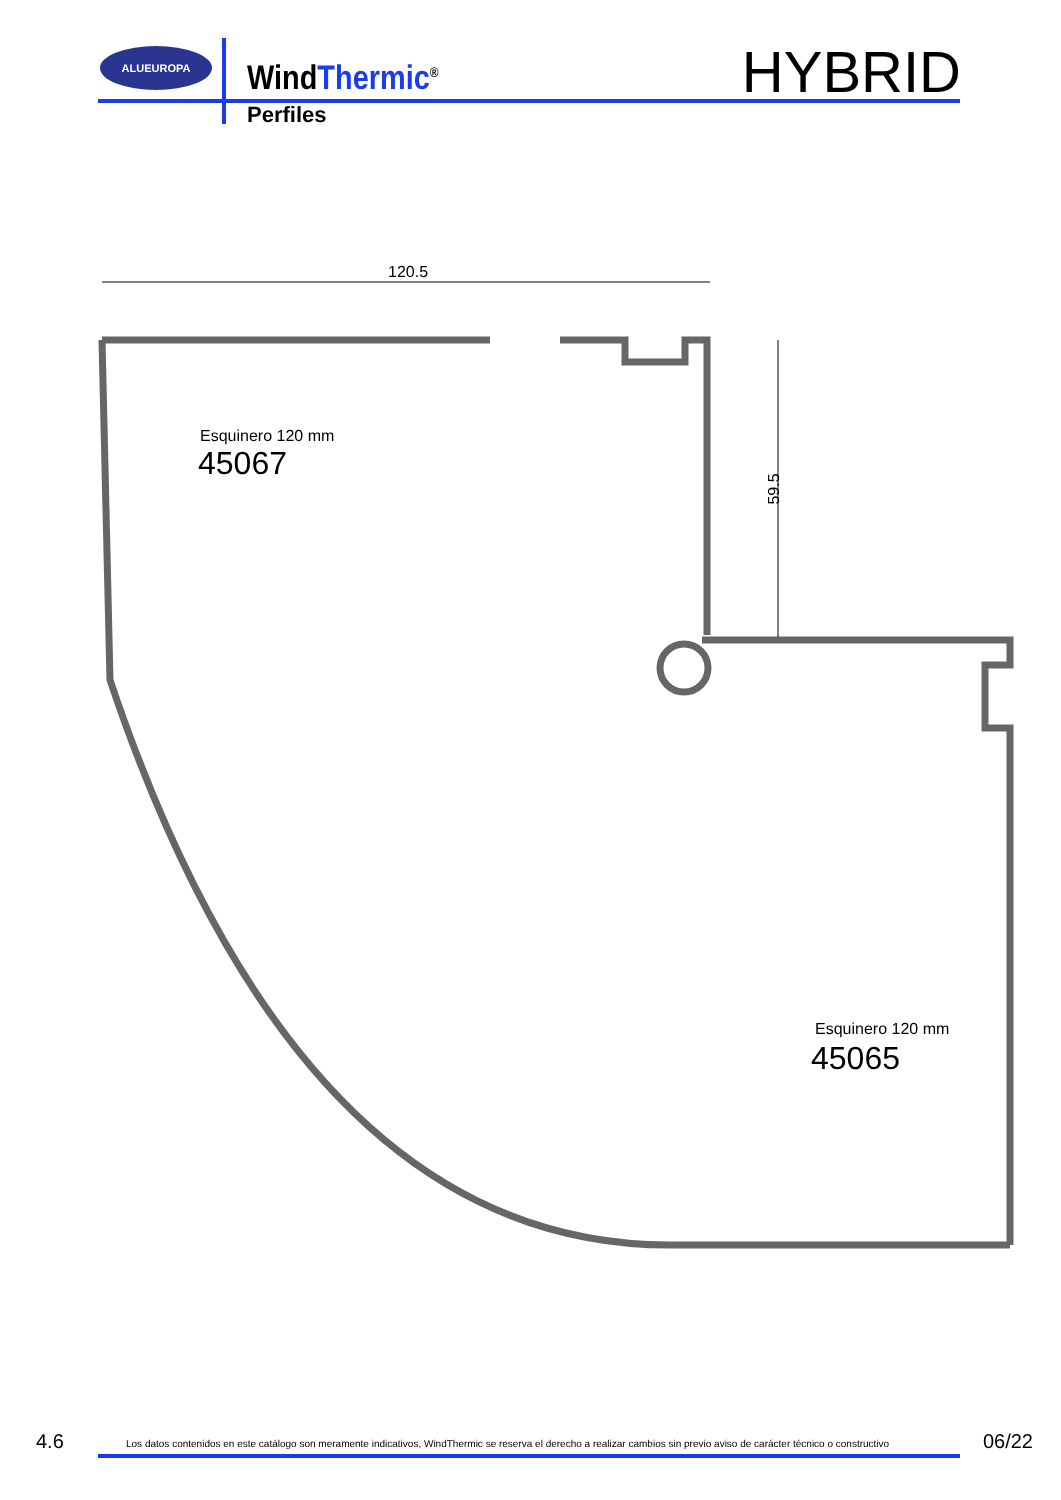ALUEUROPA
WindThermic<sup>®</sup>
Perfiles
HYBRID
120.5
59.5
Esquinero 120 mm
45067
Esquinero 120 mm
45065
4.6
Los datos contenidos en este catálogo son meramente indicativos, WindThermic se reserva el derecho a realizar cambios sin previo aviso de carácter técnico o constructivo
06/22